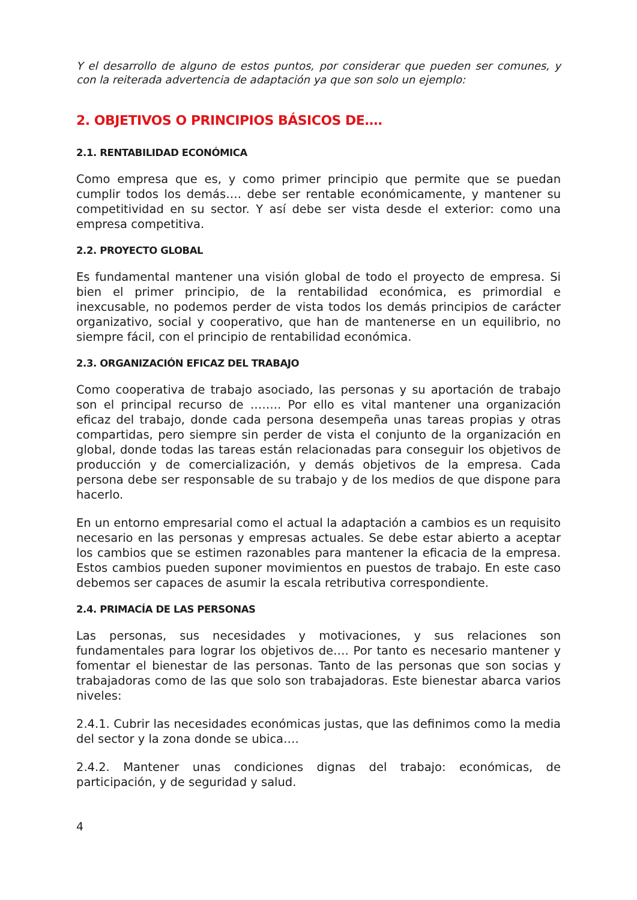Y el desarrollo de alguno de estos puntos, por considerar que pueden ser comunes, y con la reiterada advertencia de adaptación ya que son solo un ejemplo:
2. OBJETIVOS O PRINCIPIOS BÁSICOS DE….
2.1. RENTABILIDAD ECONÓMICA
Como empresa que es, y como primer principio que permite que se puedan cumplir todos los demás…. debe ser rentable económicamente, y mantener su competitividad en su sector. Y así debe ser vista desde el exterior: como una empresa competitiva.
2.2. PROYECTO GLOBAL
Es fundamental mantener una visión global de todo el proyecto de empresa. Si bien el primer principio, de la rentabilidad económica, es primordial e inexcusable, no podemos perder de vista todos los demás principios de carácter organizativo, social y cooperativo, que han de mantenerse en un equilibrio, no siempre fácil, con el principio de rentabilidad económica.
2.3. ORGANIZACIÓN EFICAZ DEL TRABAJO
Como cooperativa de trabajo asociado, las personas y su aportación de trabajo son el principal recurso de …….. Por ello es vital mantener una organización eficaz del trabajo, donde cada persona desempeña unas tareas propias y otras compartidas, pero siempre sin perder de vista el conjunto de la organización en global, donde todas las tareas están relacionadas para conseguir los objetivos de producción y de comercialización, y demás objetivos de la empresa. Cada persona debe ser responsable de su trabajo y de los medios de que dispone para hacerlo.
En un entorno empresarial como el actual la adaptación a cambios es un requisito necesario en las personas y empresas actuales. Se debe estar abierto a aceptar los cambios que se estimen razonables para mantener la eficacia de la empresa. Estos cambios pueden suponer movimientos en puestos de trabajo. En este caso debemos ser capaces de asumir la escala retributiva correspondiente.
2.4. PRIMACÍA DE LAS PERSONAS
Las personas, sus necesidades y motivaciones, y sus relaciones son fundamentales para lograr los objetivos de…. Por tanto es necesario mantener y fomentar el bienestar de las personas. Tanto de las personas que son socias y trabajadoras como de las que solo son trabajadoras. Este bienestar abarca varios niveles:
2.4.1. Cubrir las necesidades económicas justas, que las definimos como la media del sector y la zona donde se ubica….
2.4.2. Mantener unas condiciones dignas del trabajo: económicas, de participación, y de seguridad y salud.
4